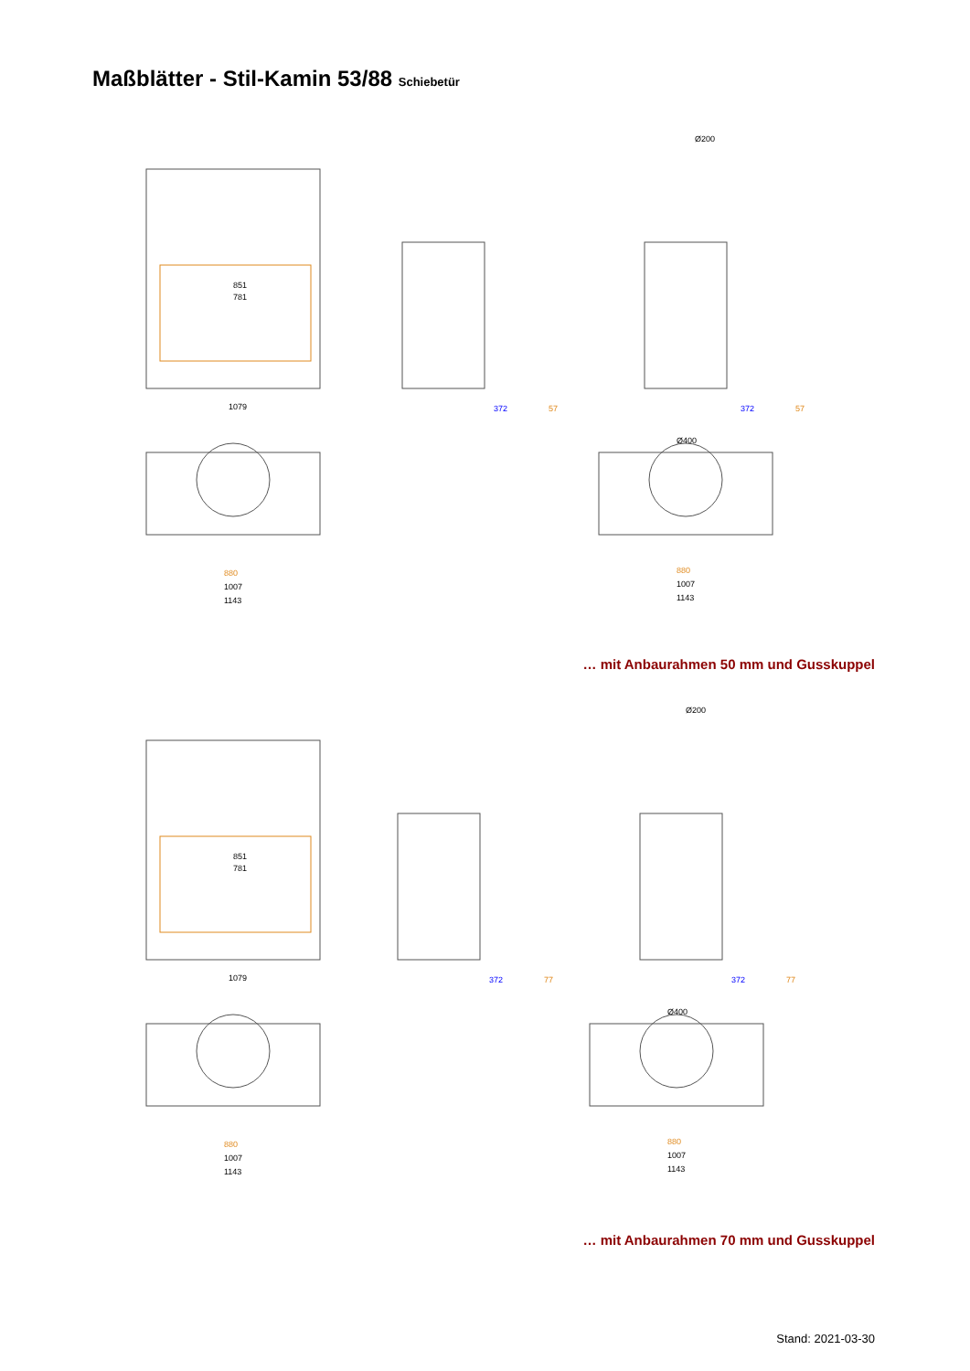Maßblätter - Stil-Kamin 53/88 Schiebetür
851
781
1079
372
57
372
57
880
1007
1143
880
1007
1143
Ø400
Ø200
… mit Anbaurahmen 50 mm und Gusskuppel
851
781
1079
372
77
372
77
880
1007
1143
880
1007
1143
Ø400
Ø200
… mit Anbaurahmen 70 mm und Gusskuppel
Stand: 2021-03-30